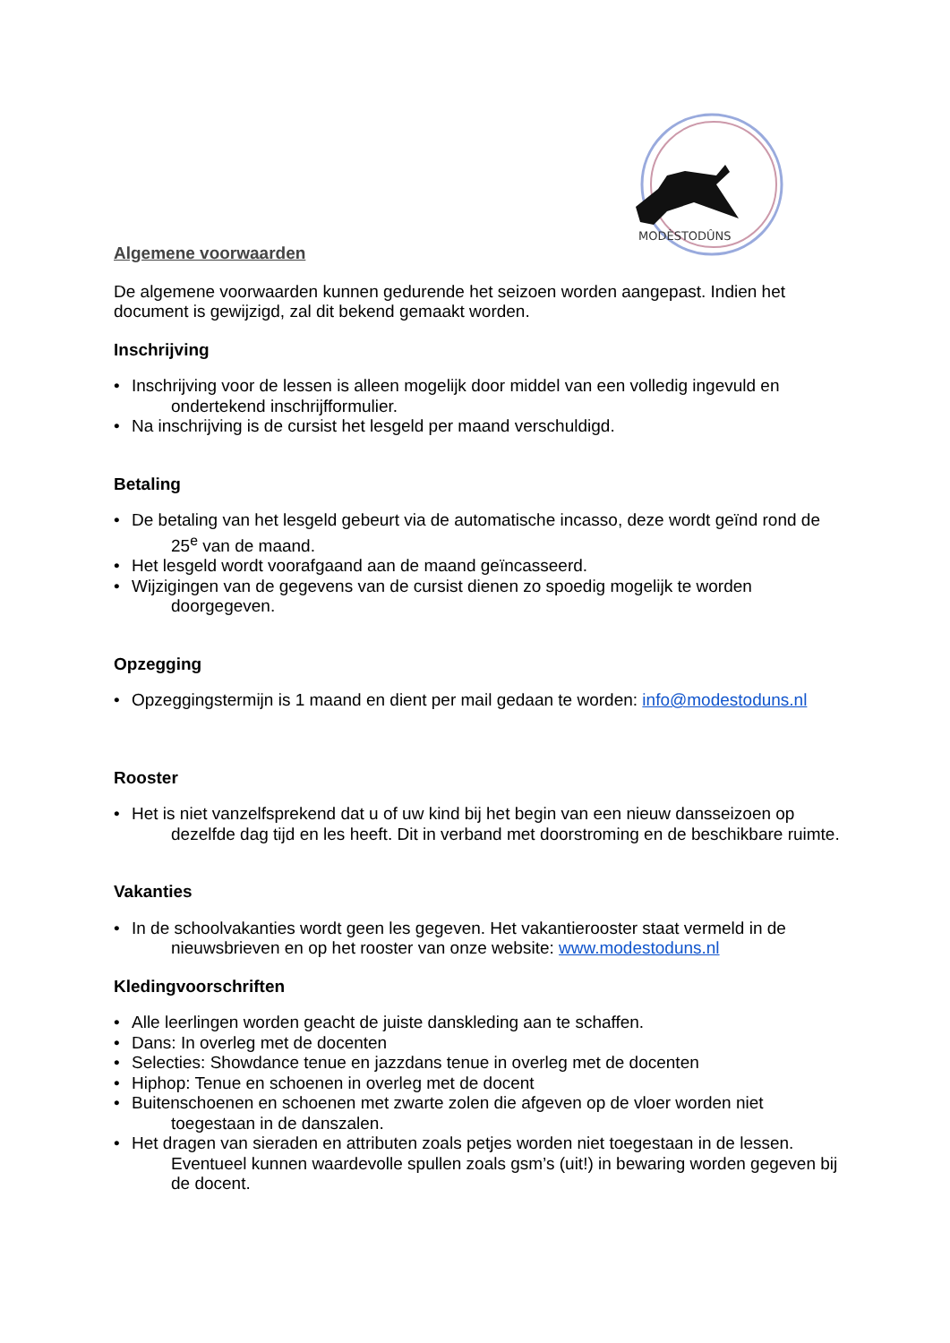MODÈSTODÛNS
Algemene voorwaarden
De algemene voorwaarden kunnen gedurende het seizoen worden aangepast. Indien het document is gewijzigd, zal dit bekend gemaakt worden.
Inschrijving
• Inschrijving voor de lessen is alleen mogelijk door middel van een volledig ingevuld en ondertekend inschrijfformulier.
• Na inschrijving is de cursist het lesgeld per maand verschuldigd.
Betaling
• De betaling van het lesgeld gebeurt via de automatische incasso, deze wordt geïnd rond de 25<sup>e</sup> van de maand.
• Het lesgeld wordt voorafgaand aan de maand geïncasseerd.
• Wijzigingen van de gegevens van de cursist dienen zo spoedig mogelijk te worden doorgegeven.
Opzegging
• Opzeggingstermijn is 1 maand en dient per mail gedaan te worden: info@modestoduns.nl
Rooster
• Het is niet vanzelfsprekend dat u of uw kind bij het begin van een nieuw dansseizoen op dezelfde dag tijd en les heeft. Dit in verband met doorstroming en de beschikbare ruimte.
Vakanties
• In de schoolvakanties wordt geen les gegeven. Het vakantierooster staat vermeld in de nieuwsbrieven en op het rooster van onze website: www.modestoduns.nl
Kledingvoorschriften
• Alle leerlingen worden geacht de juiste danskleding aan te schaffen.
• Dans: In overleg met de docenten
• Selecties: Showdance tenue en jazzdans tenue in overleg met de docenten
• Hiphop: Tenue en schoenen in overleg met de docent
• Buitenschoenen en schoenen met zwarte zolen die afgeven op de vloer worden niet toegestaan in de danszalen.
• Het dragen van sieraden en attributen zoals petjes worden niet toegestaan in de lessen. Eventueel kunnen waardevolle spullen zoals gsm’s (uit!) in bewaring worden gegeven bij de docent.